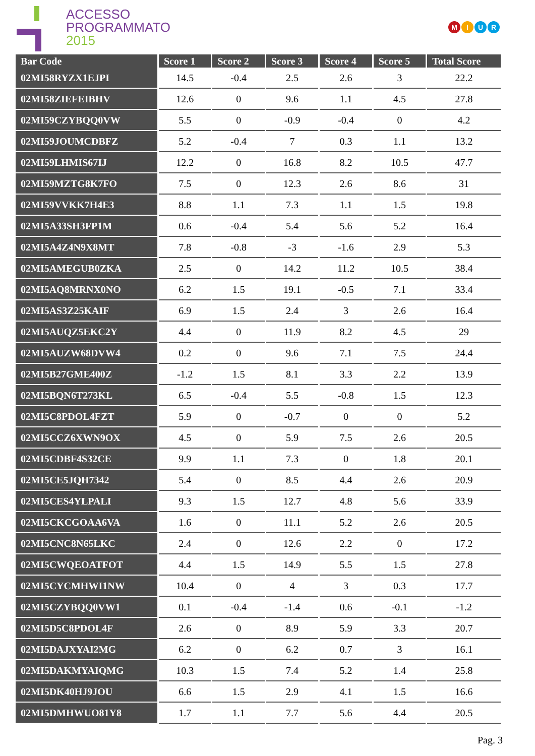ACCESSO
PROGRAMMATO
2015
MIUR
| Bar Code | Score 1 | Score 2 | Score 3 | Score 4 | Score 5 | Total Score |
| --- | --- | --- | --- | --- | --- | --- |
| 02MI58RYZX1EJPI | 14.5 | -0.4 | 2.5 | 2.6 | 3 | 22.2 |
| 02MI58ZIEFEIBHV | 12.6 | 0 | 9.6 | 1.1 | 4.5 | 27.8 |
| 02MI59CZYBQQ0VW | 5.5 | 0 | -0.9 | -0.4 | 0 | 4.2 |
| 02MI59JOUMCDBFZ | 5.2 | -0.4 | 7 | 0.3 | 1.1 | 13.2 |
| 02MI59LHMIS67IJ | 12.2 | 0 | 16.8 | 8.2 | 10.5 | 47.7 |
| 02MI59MZTG8K7FO | 7.5 | 0 | 12.3 | 2.6 | 8.6 | 31 |
| 02MI59VVKK7H4E3 | 8.8 | 1.1 | 7.3 | 1.1 | 1.5 | 19.8 |
| 02MI5A33SH3FP1M | 0.6 | -0.4 | 5.4 | 5.6 | 5.2 | 16.4 |
| 02MI5A4Z4N9X8MT | 7.8 | -0.8 | -3 | -1.6 | 2.9 | 5.3 |
| 02MI5AMEGUB0ZKA | 2.5 | 0 | 14.2 | 11.2 | 10.5 | 38.4 |
| 02MI5AQ8MRNX0NO | 6.2 | 1.5 | 19.1 | -0.5 | 7.1 | 33.4 |
| 02MI5AS3Z25KAIF | 6.9 | 1.5 | 2.4 | 3 | 2.6 | 16.4 |
| 02MI5AUQZ5EKC2Y | 4.4 | 0 | 11.9 | 8.2 | 4.5 | 29 |
| 02MI5AUZW68DVW4 | 0.2 | 0 | 9.6 | 7.1 | 7.5 | 24.4 |
| 02MI5B27GME400Z | -1.2 | 1.5 | 8.1 | 3.3 | 2.2 | 13.9 |
| 02MI5BQN6T273KL | 6.5 | -0.4 | 5.5 | -0.8 | 1.5 | 12.3 |
| 02MI5C8PDOL4FZT | 5.9 | 0 | -0.7 | 0 | 0 | 5.2 |
| 02MI5CCZ6XWN9OX | 4.5 | 0 | 5.9 | 7.5 | 2.6 | 20.5 |
| 02MI5CDBF4S32CE | 9.9 | 1.1 | 7.3 | 0 | 1.8 | 20.1 |
| 02MI5CE5JQH7342 | 5.4 | 0 | 8.5 | 4.4 | 2.6 | 20.9 |
| 02MI5CES4YLPALI | 9.3 | 1.5 | 12.7 | 4.8 | 5.6 | 33.9 |
| 02MI5CKCGOAA6VA | 1.6 | 0 | 11.1 | 5.2 | 2.6 | 20.5 |
| 02MI5CNC8N65LKC | 2.4 | 0 | 12.6 | 2.2 | 0 | 17.2 |
| 02MI5CWQEOATFOT | 4.4 | 1.5 | 14.9 | 5.5 | 1.5 | 27.8 |
| 02MI5CYCMHWI1NW | 10.4 | 0 | 4 | 3 | 0.3 | 17.7 |
| 02MI5CZYBQQ0VW1 | 0.1 | -0.4 | -1.4 | 0.6 | -0.1 | -1.2 |
| 02MI5D5C8PDOL4F | 2.6 | 0 | 8.9 | 5.9 | 3.3 | 20.7 |
| 02MI5DAJXYAI2MG | 6.2 | 0 | 6.2 | 0.7 | 3 | 16.1 |
| 02MI5DAKMYAIQMG | 10.3 | 1.5 | 7.4 | 5.2 | 1.4 | 25.8 |
| 02MI5DK40HJ9JOU | 6.6 | 1.5 | 2.9 | 4.1 | 1.5 | 16.6 |
| 02MI5DMHWUO81Y8 | 1.7 | 1.1 | 7.7 | 5.6 | 4.4 | 20.5 |
Pag. 3